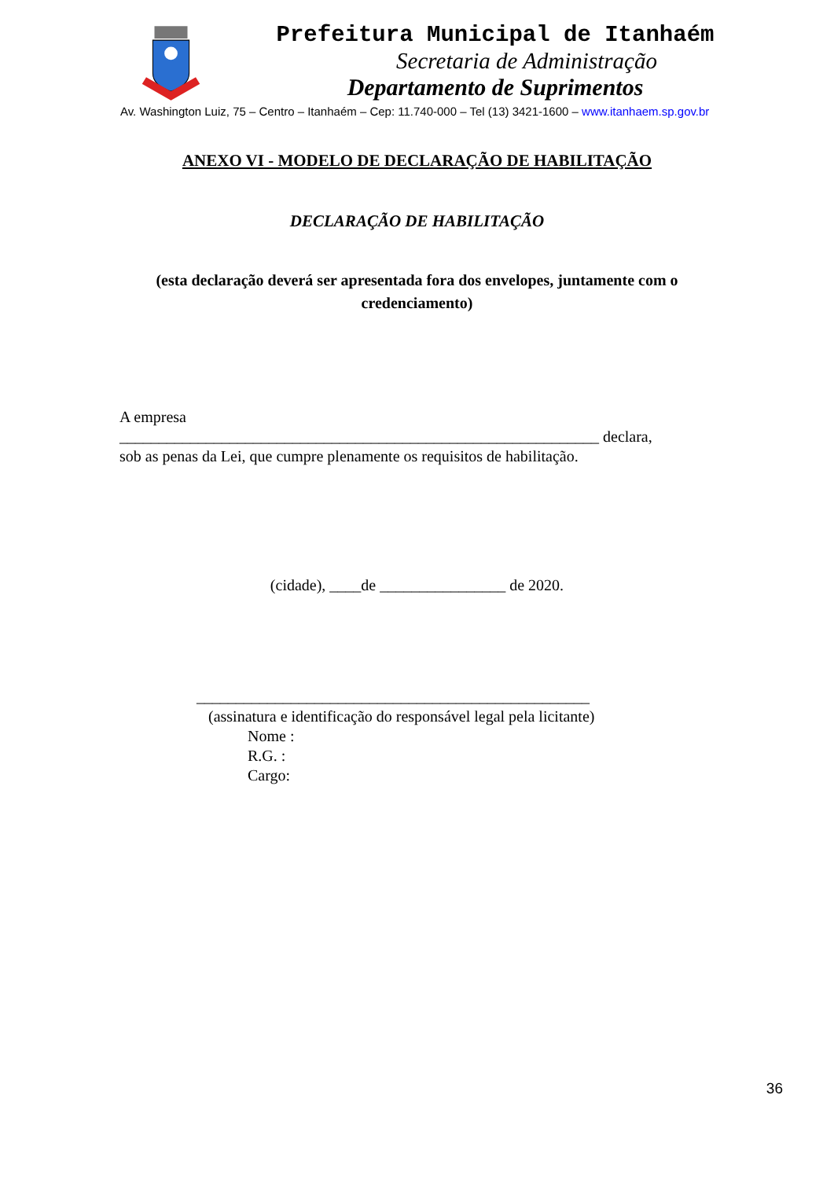Prefeitura Municipal de Itanhaém
Secretaria de Administração
Departamento de Suprimentos
Av. Washington Luiz, 75 – Centro – Itanhaém – Cep: 11.740-000 – Tel (13) 3421-1600 – www.itanhaem.sp.gov.br
ANEXO VI - MODELO DE DECLARAÇÃO DE HABILITAÇÃO
DECLARAÇÃO DE HABILITAÇÃO
(esta declaração deverá ser apresentada fora dos envelopes, juntamente com o credenciamento)
A empresa
_____________________________________________________________ declara,
sob as penas da Lei, que cumpre plenamente os requisitos de habilitação.
(cidade), ____de ________________ de 2020.
__________________________________________________
(assinatura e identificação do responsável legal pela licitante)
Nome :
R.G. :
Cargo:
36